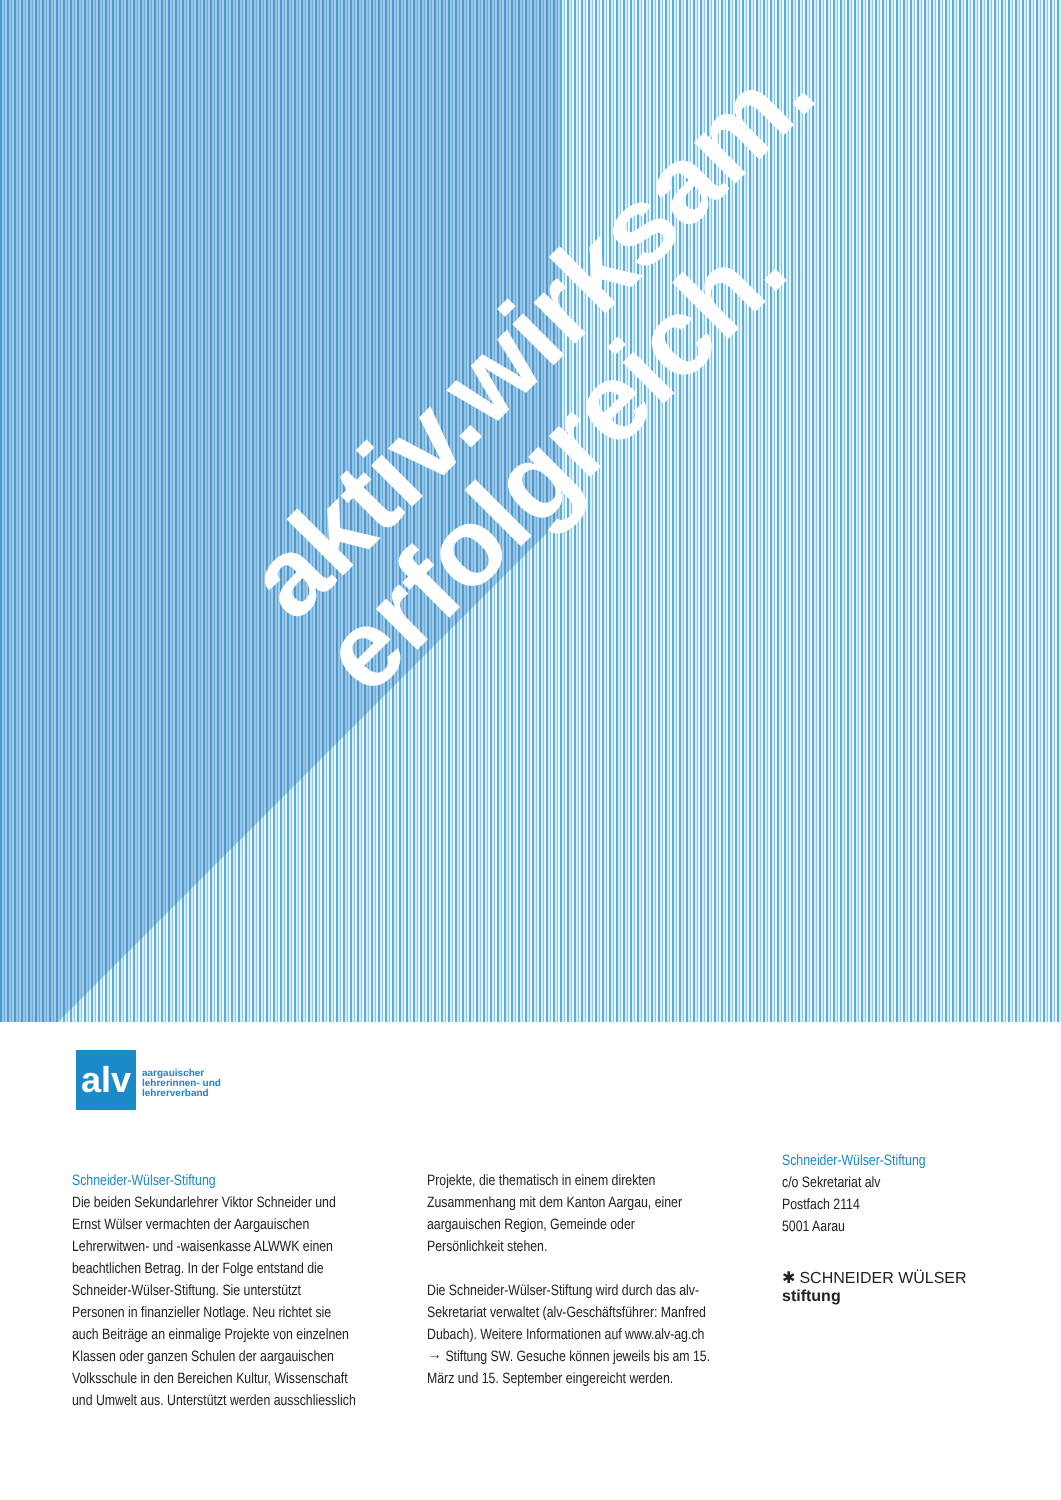aktiv.wirksam.
erfolgreich.
alv
aargauischer
lehrerinnen- und
lehrerverband
Schneider-Wülser-Stiftung
Die beiden Sekundarlehrer Viktor Schneider und Ernst Wülser vermachten der Aargauischen Lehrerwitwen- und -waisenkasse ALWWK einen beachtlichen Betrag. In der Folge entstand die Schneider-Wülser-Stiftung. Sie unterstützt Personen in finanzieller Notlage. Neu richtet sie auch Beiträge an einmalige Projekte von einzelnen Klassen oder ganzen Schulen der aargauischen Volksschule in den Bereichen Kultur, Wissenschaft und Umwelt aus. Unterstützt werden ausschliesslich
Projekte, die thematisch in einem direkten Zusammenhang mit dem Kanton Aargau, einer aargauischen Region, Gemeinde oder Persönlichkeit stehen.
Die Schneider-Wülser-Stiftung wird durch das alv-Sekretariat verwaltet (alv-Geschäftsführer: Manfred Dubach). Weitere Informationen auf www.alv-ag.ch → Stiftung SW. Gesuche können jeweils bis am 15. März und 15. September eingereicht werden.
Schneider-Wülser-Stiftung
c/o Sekretariat alv
Postfach 2114
5001 Aarau
✱ SCHNEIDER WÜLSER
stiftung